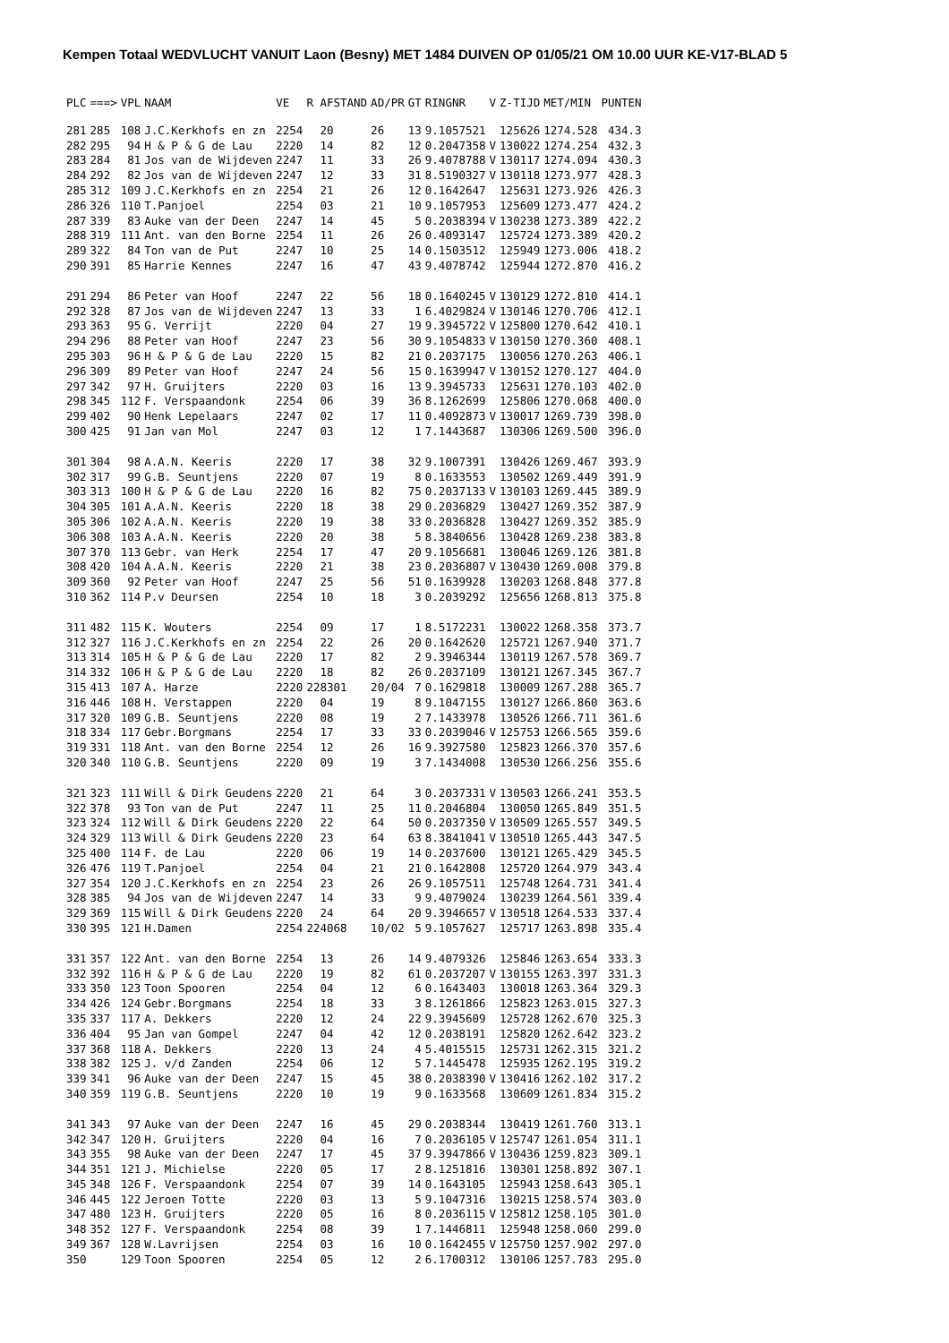Kempen Totaal WEDVLUCHT VANUIT Laon (Besny) MET 1484 DUIVEN OP 01/05/21 OM 10.00 UUR KE-V17-BLAD 5
| PLC | ===> | VPL | NAAM | VE | R AFSTAND | AD/PR | GT | RINGNR | V | Z-TIJD | MET/MIN | PUNTEN |
| --- | --- | --- | --- | --- | --- | --- | --- | --- | --- | --- | --- | --- |
| 281 | 285 | 108 | J.C.Kerkhofs en zn | 2254 | 20 | 26 | 13 | 9.1057521 | | 125626 | 1274.528 | 434.3 |
| 282 | 295 | 94 | H & P & G de Lau | 2220 | 14 | 82 | 12 | 0.2047358 | V | 130022 | 1274.254 | 432.3 |
| 283 | 284 | 81 | Jos van de Wijdeven | 2247 | 11 | 33 | 26 | 9.4078788 | V | 130117 | 1274.094 | 430.3 |
| 284 | 292 | 82 | Jos van de Wijdeven | 2247 | 12 | 33 | 31 | 8.5190327 | V | 130118 | 1273.977 | 428.3 |
| 285 | 312 | 109 | J.C.Kerkhofs en zn | 2254 | 21 | 26 | 12 | 0.1642647 | | 125631 | 1273.926 | 426.3 |
| 286 | 326 | 110 | T.Panjoel | 2254 | 03 | 21 | 10 | 9.1057953 | | 125609 | 1273.477 | 424.2 |
| 287 | 339 | 83 | Auke van der Deen | 2247 | 14 | 45 | 5 | 0.2038394 | V | 130238 | 1273.389 | 422.2 |
| 288 | 319 | 111 | Ant. van den Borne | 2254 | 11 | 26 | 26 | 0.4093147 | | 125724 | 1273.389 | 420.2 |
| 289 | 322 | 84 | Ton van de Put | 2247 | 10 | 25 | 14 | 0.1503512 | | 125949 | 1273.006 | 418.2 |
| 290 | 391 | 85 | Harrie Kennes | 2247 | 16 | 47 | 43 | 9.4078742 | | 125944 | 1272.870 | 416.2 |
| 291 | 294 | 86 | Peter van Hoof | 2247 | 22 | 56 | 18 | 0.1640245 | V | 130129 | 1272.810 | 414.1 |
| 292 | 328 | 87 | Jos van de Wijdeven | 2247 | 13 | 33 | 1 | 6.4029824 | V | 130146 | 1270.706 | 412.1 |
| 293 | 363 | 95 | G. Verrijt | 2220 | 04 | 27 | 19 | 9.3945722 | V | 125800 | 1270.642 | 410.1 |
| 294 | 296 | 88 | Peter van Hoof | 2247 | 23 | 56 | 30 | 9.1054833 | V | 130150 | 1270.360 | 408.1 |
| 295 | 303 | 96 | H & P & G de Lau | 2220 | 15 | 82 | 21 | 0.2037175 | | 130056 | 1270.263 | 406.1 |
| 296 | 309 | 89 | Peter van Hoof | 2247 | 24 | 56 | 15 | 0.1639947 | V | 130152 | 1270.127 | 404.0 |
| 297 | 342 | 97 | H. Gruijters | 2220 | 03 | 16 | 13 | 9.3945733 | | 125631 | 1270.103 | 402.0 |
| 298 | 345 | 112 | F. Verspaandonk | 2254 | 06 | 39 | 36 | 8.1262699 | | 125806 | 1270.068 | 400.0 |
| 299 | 402 | 90 | Henk Lepelaars | 2247 | 02 | 17 | 11 | 0.4092873 | V | 130017 | 1269.739 | 398.0 |
| 300 | 425 | 91 | Jan van Mol | 2247 | 03 | 12 | 1 | 7.1443687 | | 130306 | 1269.500 | 396.0 |
| 301 | 304 | 98 | A.A.N. Keeris | 2220 | 17 | 38 | 32 | 9.1007391 | | 130426 | 1269.467 | 393.9 |
| 302 | 317 | 99 | G.B. Seuntjens | 2220 | 07 | 19 | 8 | 0.1633553 | | 130502 | 1269.449 | 391.9 |
| 303 | 313 | 100 | H & P & G de Lau | 2220 | 16 | 82 | 75 | 0.2037133 | V | 130103 | 1269.445 | 389.9 |
| 304 | 305 | 101 | A.A.N. Keeris | 2220 | 18 | 38 | 29 | 0.2036829 | | 130427 | 1269.352 | 387.9 |
| 305 | 306 | 102 | A.A.N. Keeris | 2220 | 19 | 38 | 33 | 0.2036828 | | 130427 | 1269.352 | 385.9 |
| 306 | 308 | 103 | A.A.N. Keeris | 2220 | 20 | 38 | 5 | 8.3840656 | | 130428 | 1269.238 | 383.8 |
| 307 | 370 | 113 | Gebr. van Herk | 2254 | 17 | 47 | 20 | 9.1056681 | | 130046 | 1269.126 | 381.8 |
| 308 | 420 | 104 | A.A.N. Keeris | 2220 | 21 | 38 | 23 | 0.2036807 | V | 130430 | 1269.008 | 379.8 |
| 309 | 360 | 92 | Peter van Hoof | 2247 | 25 | 56 | 51 | 0.1639928 | | 130203 | 1268.848 | 377.8 |
| 310 | 362 | 114 | P.v Deursen | 2254 | 10 | 18 | 3 | 0.2039292 | | 125656 | 1268.813 | 375.8 |
| 311 | 482 | 115 | K. Wouters | 2254 | 09 | 17 | 1 | 8.5172231 | | 130022 | 1268.358 | 373.7 |
| 312 | 327 | 116 | J.C.Kerkhofs en zn | 2254 | 22 | 26 | 20 | 0.1642620 | | 125721 | 1267.940 | 371.7 |
| 313 | 314 | 105 | H & P & G de Lau | 2220 | 17 | 82 | 2 | 9.3946344 | | 130119 | 1267.578 | 369.7 |
| 314 | 332 | 106 | H & P & G de Lau | 2220 | 18 | 82 | 26 | 0.2037109 | | 130121 | 1267.345 | 367.7 |
| 315 | 413 | 107 | A. Harze | 2220 | 228301 | 20/04 | 7 | 0.1629818 | | 130009 | 1267.288 | 365.7 |
| 316 | 446 | 108 | H. Verstappen | 2220 | 04 | 19 | 8 | 9.1047155 | | 130127 | 1266.860 | 363.6 |
| 317 | 320 | 109 | G.B. Seuntjens | 2220 | 08 | 19 | 2 | 7.1433978 | | 130526 | 1266.711 | 361.6 |
| 318 | 334 | 117 | Gebr.Borgmans | 2254 | 17 | 33 | 33 | 0.2039046 | V | 125753 | 1266.565 | 359.6 |
| 319 | 331 | 118 | Ant. van den Borne | 2254 | 12 | 26 | 16 | 9.3927580 | | 125823 | 1266.370 | 357.6 |
| 320 | 340 | 110 | G.B. Seuntjens | 2220 | 09 | 19 | 3 | 7.1434008 | | 130530 | 1266.256 | 355.6 |
| 321 | 323 | 111 | Will & Dirk Geudens | 2220 | 21 | 64 | 3 | 0.2037331 | V | 130503 | 1266.241 | 353.5 |
| 322 | 378 | 93 | Ton van de Put | 2247 | 11 | 25 | 11 | 0.2046804 | | 130050 | 1265.849 | 351.5 |
| 323 | 324 | 112 | Will & Dirk Geudens | 2220 | 22 | 64 | 50 | 0.2037350 | V | 130509 | 1265.557 | 349.5 |
| 324 | 329 | 113 | Will & Dirk Geudens | 2220 | 23 | 64 | 63 | 8.3841041 | V | 130510 | 1265.443 | 347.5 |
| 325 | 400 | 114 | F. de Lau | 2220 | 06 | 19 | 14 | 0.2037600 | | 130121 | 1265.429 | 345.5 |
| 326 | 476 | 119 | T.Panjoel | 2254 | 04 | 21 | 21 | 0.1642808 | | 125720 | 1264.979 | 343.4 |
| 327 | 354 | 120 | J.C.Kerkhofs en zn | 2254 | 23 | 26 | 26 | 9.1057511 | | 125748 | 1264.731 | 341.4 |
| 328 | 385 | 94 | Jos van de Wijdeven | 2247 | 14 | 33 | 9 | 9.4079024 | | 130239 | 1264.561 | 339.4 |
| 329 | 369 | 115 | Will & Dirk Geudens | 2220 | 24 | 64 | 20 | 9.3946657 | V | 130518 | 1264.533 | 337.4 |
| 330 | 395 | 121 | H.Damen | 2254 | 224068 | 10/02 | 5 | 9.1057627 | | 125717 | 1263.898 | 335.4 |
| 331 | 357 | 122 | Ant. van den Borne | 2254 | 13 | 26 | 14 | 9.4079326 | | 125846 | 1263.654 | 333.3 |
| 332 | 392 | 116 | H & P & G de Lau | 2220 | 19 | 82 | 61 | 0.2037207 | V | 130155 | 1263.397 | 331.3 |
| 333 | 350 | 123 | Toon Spooren | 2254 | 04 | 12 | 6 | 0.1643403 | | 130018 | 1263.364 | 329.3 |
| 334 | 426 | 124 | Gebr.Borgmans | 2254 | 18 | 33 | 3 | 8.1261866 | | 125823 | 1263.015 | 327.3 |
| 335 | 337 | 117 | A. Dekkers | 2220 | 12 | 24 | 22 | 9.3945609 | | 125728 | 1262.670 | 325.3 |
| 336 | 404 | 95 | Jan van Gompel | 2247 | 04 | 42 | 12 | 0.2038191 | | 125820 | 1262.642 | 323.2 |
| 337 | 368 | 118 | A. Dekkers | 2220 | 13 | 24 | 4 | 5.4015515 | | 125731 | 1262.315 | 321.2 |
| 338 | 382 | 125 | J. v/d Zanden | 2254 | 06 | 12 | 5 | 7.1445478 | | 125935 | 1262.195 | 319.2 |
| 339 | 341 | 96 | Auke van der Deen | 2247 | 15 | 45 | 38 | 0.2038390 | V | 130416 | 1262.102 | 317.2 |
| 340 | 359 | 119 | G.B. Seuntjens | 2220 | 10 | 19 | 9 | 0.1633568 | | 130609 | 1261.834 | 315.2 |
| 341 | 343 | 97 | Auke van der Deen | 2247 | 16 | 45 | 29 | 0.2038344 | | 130419 | 1261.760 | 313.1 |
| 342 | 347 | 120 | H. Gruijters | 2220 | 04 | 16 | 7 | 0.2036105 | V | 125747 | 1261.054 | 311.1 |
| 343 | 355 | 98 | Auke van der Deen | 2247 | 17 | 45 | 37 | 9.3947866 | V | 130436 | 1259.823 | 309.1 |
| 344 | 351 | 121 | J. Michielse | 2220 | 05 | 17 | 2 | 8.1251816 | | 130301 | 1258.892 | 307.1 |
| 345 | 348 | 126 | F. Verspaandonk | 2254 | 07 | 39 | 14 | 0.1643105 | | 125943 | 1258.643 | 305.1 |
| 346 | 445 | 122 | Jeroen Totte | 2220 | 03 | 13 | 5 | 9.1047316 | | 130215 | 1258.574 | 303.0 |
| 347 | 480 | 123 | H. Gruijters | 2220 | 05 | 16 | 8 | 0.2036115 | V | 125812 | 1258.105 | 301.0 |
| 348 | 352 | 127 | F. Verspaandonk | 2254 | 08 | 39 | 1 | 7.1446811 | | 125948 | 1258.060 | 299.0 |
| 349 | 367 | 128 | W.Lavrijsen | 2254 | 03 | 16 | 10 | 0.1642455 | V | 125750 | 1257.902 | 297.0 |
| 350 | | 129 | Toon Spooren | 2254 | 05 | 12 | 2 | 6.1700312 | | 130106 | 1257.783 | 295.0 |